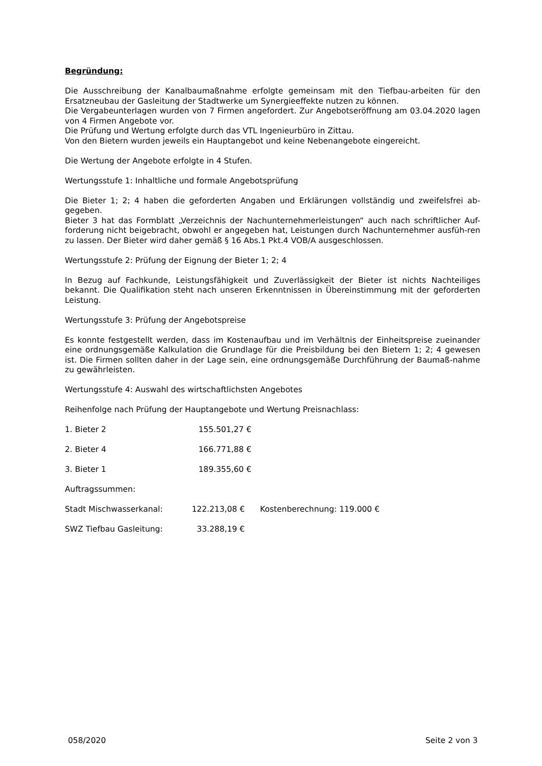Begründung:
Die Ausschreibung der Kanalbaumaßnahme erfolgte gemeinsam mit den Tiefbau-arbeiten für den Ersatzneubau der Gasleitung der Stadtwerke um Synergieeffekte nutzen zu können.
Die Vergabeunterlagen wurden von 7 Firmen angefordert. Zur Angebotseröffnung am 03.04.2020 lagen von 4 Firmen Angebote vor.
Die Prüfung und Wertung erfolgte durch das VTL Ingenieurbüro in Zittau.
Von den Bietern wurden jeweils ein Hauptangebot und keine Nebenangebote eingereicht.
Die Wertung der Angebote erfolgte in 4 Stufen.
Wertungsstufe 1: Inhaltliche und formale Angebotsprüfung
Die Bieter 1; 2; 4 haben die geforderten Angaben und Erklärungen vollständig und zweifelsfrei ab-gegeben.
Bieter 3 hat das Formblatt „Verzeichnis der Nachunternehmerleistungen“ auch nach schriftlicher Auf-forderung nicht beigebracht, obwohl er angegeben hat, Leistungen durch Nachunternehmer ausfüh-ren zu lassen. Der Bieter wird daher gemäß § 16 Abs.1 Pkt.4 VOB/A ausgeschlossen.
Wertungsstufe 2: Prüfung der Eignung der Bieter 1; 2; 4
In Bezug auf Fachkunde, Leistungsfähigkeit und Zuverlässigkeit der Bieter ist nichts Nachteiliges bekannt. Die Qualifikation steht nach unseren Erkenntnissen in Übereinstimmung mit der geforderten Leistung.
Wertungsstufe 3: Prüfung der Angebotspreise
Es konnte festgestellt werden, dass im Kostenaufbau und im Verhältnis der Einheitspreise zueinander eine ordnungsgemäße Kalkulation die Grundlage für die Preisbildung bei den Bietern 1; 2; 4 gewesen ist. Die Firmen sollten daher in der Lage sein, eine ordnungsgemäße Durchführung der Baumaß-nahme zu gewährleisten.
Wertungsstufe 4: Auswahl des wirtschaftlichsten Angebotes
Reihenfolge nach Prüfung der Hauptangebote und Wertung Preisnachlass:
| 1. Bieter 2 | 155.501,27 € |
| 2. Bieter 4 | 166.771,88 € |
| 3. Bieter 1 | 189.355,60 € |
Auftragssummen:
| Stadt Mischwasserkanal: | 122.213,08 € | Kostenberechnung: 119.000 € |
| SWZ Tiefbau Gasleitung: | 33.288,19 € | |
058/2020 Seite 2 von 3